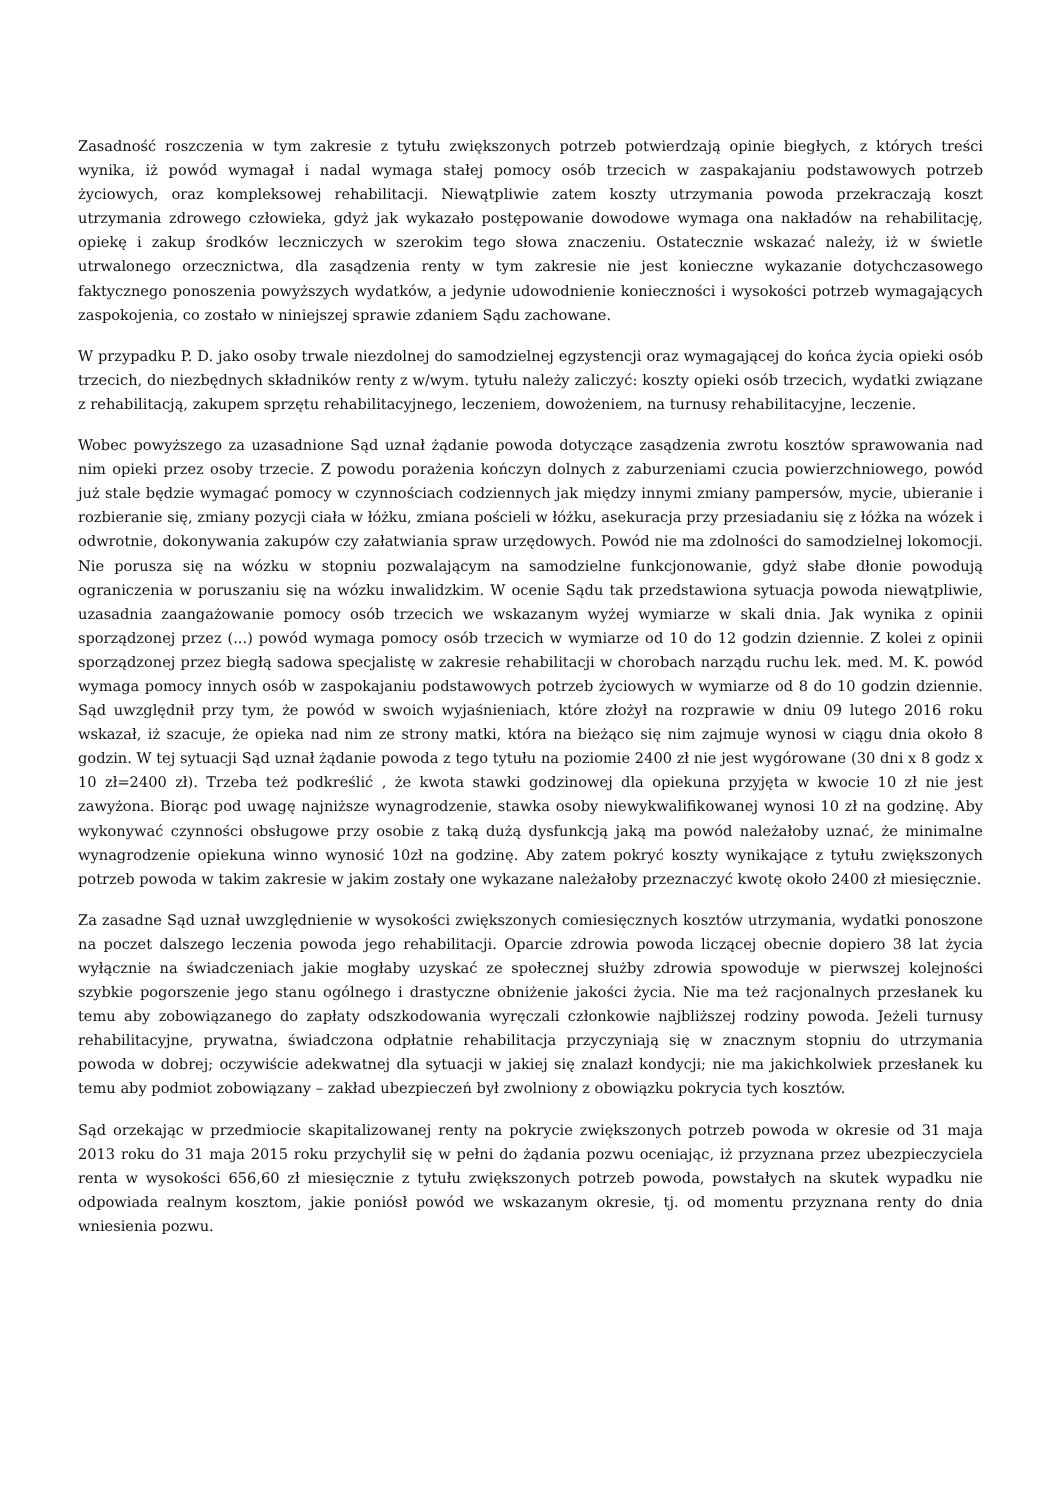Zasadność roszczenia w tym zakresie z tytułu zwiększonych potrzeb potwierdzają opinie biegłych, z których treści wynika, iż powód wymagał i nadal wymaga stałej pomocy osób trzecich w zaspakajaniu podstawowych potrzeb życiowych, oraz kompleksowej rehabilitacji. Niewątpliwie zatem koszty utrzymania powoda przekraczają koszt utrzymania zdrowego człowieka, gdyż jak wykazało postępowanie dowodowe wymaga ona nakładów na rehabilitację, opiekę i zakup środków leczniczych w szerokim tego słowa znaczeniu. Ostatecznie wskazać należy, iż w świetle utrwalonego orzecznictwa, dla zasądzenia renty w tym zakresie nie jest konieczne wykazanie dotychczasowego faktycznego ponoszenia powyższych wydatków, a jedynie udowodnienie konieczności i wysokości potrzeb wymagających zaspokojenia, co zostało w niniejszej sprawie zdaniem Sądu zachowane.
W przypadku P. D. jako osoby trwale niezdolnej do samodzielnej egzystencji oraz wymagającej do końca życia opieki osób trzecich, do niezbędnych składników renty z w/wym. tytułu należy zaliczyć: koszty opieki osób trzecich, wydatki związane z rehabilitacją, zakupem sprzętu rehabilitacyjnego, leczeniem, dowożeniem, na turnusy rehabilitacyjne, leczenie.
Wobec powyższego za uzasadnione Sąd uznał żądanie powoda dotyczące zasądzenia zwrotu kosztów sprawowania nad nim opieki przez osoby trzecie. Z powodu porażenia kończyn dolnych z zaburzeniami czucia powierzchniowego, powód już stale będzie wymagać pomocy w czynnościach codziennych jak między innymi zmiany pampersów, mycie, ubieranie i rozbieranie się, zmiany pozycji ciała w łóżku, zmiana pościeli w łóżku, asekuracja przy przesiadaniu się z łóżka na wózek i odwrotnie, dokonywania zakupów czy załatwiania spraw urzędowych. Powód nie ma zdolności do samodzielnej lokomocji. Nie porusza się na wózku w stopniu pozwalającym na samodzielne funkcjonowanie, gdyż słabe dłonie powodują ograniczenia w poruszaniu się na wózku inwalidzkim. W ocenie Sądu tak przedstawiona sytuacja powoda niewątpliwie, uzasadnia zaangażowanie pomocy osób trzecich we wskazanym wyżej wymiarze w skali dnia. Jak wynika z opinii sporządzonej przez (...) powód wymaga pomocy osób trzecich w wymiarze od 10 do 12 godzin dziennie. Z kolei z opinii sporządzonej przez biegłą sadowa specjalistę w zakresie rehabilitacji w chorobach narządu ruchu lek. med. M. K. powód wymaga pomocy innych osób w zaspokajaniu podstawowych potrzeb życiowych w wymiarze od 8 do 10 godzin dziennie. Sąd uwzględnił przy tym, że powód w swoich wyjaśnieniach, które złożył na rozprawie w dniu 09 lutego 2016 roku wskazał, iż szacuje, że opieka nad nim ze strony matki, która na bieżąco się nim zajmuje wynosi w ciągu dnia około 8 godzin. W tej sytuacji Sąd uznał żądanie powoda z tego tytułu na poziomie 2400 zł nie jest wygórowane (30 dni x 8 godz x 10 zł=2400 zł). Trzeba też podkreślić , że kwota stawki godzinowej dla opiekuna przyjęta w kwocie 10 zł nie jest zawyżona. Biorąc pod uwagę najniższe wynagrodzenie, stawka osoby niewykwalifikowanej wynosi 10 zł na godzinę. Aby wykonywać czynności obsługowe przy osobie z taką dużą dysfunkcją jaką ma powód należałoby uznać, że minimalne wynagrodzenie opiekuna winno wynosić 10zł na godzinę. Aby zatem pokryć koszty wynikające z tytułu zwiększonych potrzeb powoda w takim zakresie w jakim zostały one wykazane należałoby przeznaczyć kwotę około 2400 zł miesięcznie.
Za zasadne Sąd uznał uwzględnienie w wysokości zwiększonych comiesięcznych kosztów utrzymania, wydatki ponoszone na poczet dalszego leczenia powoda jego rehabilitacji. Oparcie zdrowia powoda liczącej obecnie dopiero 38 lat życia wyłącznie na świadczeniach jakie mogłaby uzyskać ze społecznej służby zdrowia spowoduje w pierwszej kolejności szybkie pogorszenie jego stanu ogólnego i drastyczne obniżenie jakości życia. Nie ma też racjonalnych przesłanek ku temu aby zobowiązanego do zapłaty odszkodowania wyręczali członkowie najbliższej rodziny powoda. Jeżeli turnusy rehabilitacyjne, prywatna, świadczona odpłatnie rehabilitacja przyczyniają się w znacznym stopniu do utrzymania powoda w dobrej; oczywiście adekwatnej dla sytuacji w jakiej się znalazł kondycji; nie ma jakichkolwiek przesłanek ku temu aby podmiot zobowiązany – zakład ubezpieczeń był zwolniony z obowiązku pokrycia tych kosztów.
Sąd orzekając w przedmiocie skapitalizowanej renty na pokrycie zwiększonych potrzeb powoda w okresie od 31 maja 2013 roku do 31 maja 2015 roku przychylił się w pełni do żądania pozwu oceniając, iż przyznana przez ubezpieczyciela renta w wysokości 656,60 zł miesięcznie z tytułu zwiększonych potrzeb powoda, powstałych na skutek wypadku nie odpowiada realnym kosztom, jakie poniósł powód we wskazanym okresie, tj. od momentu przyznana renty do dnia wniesienia pozwu.